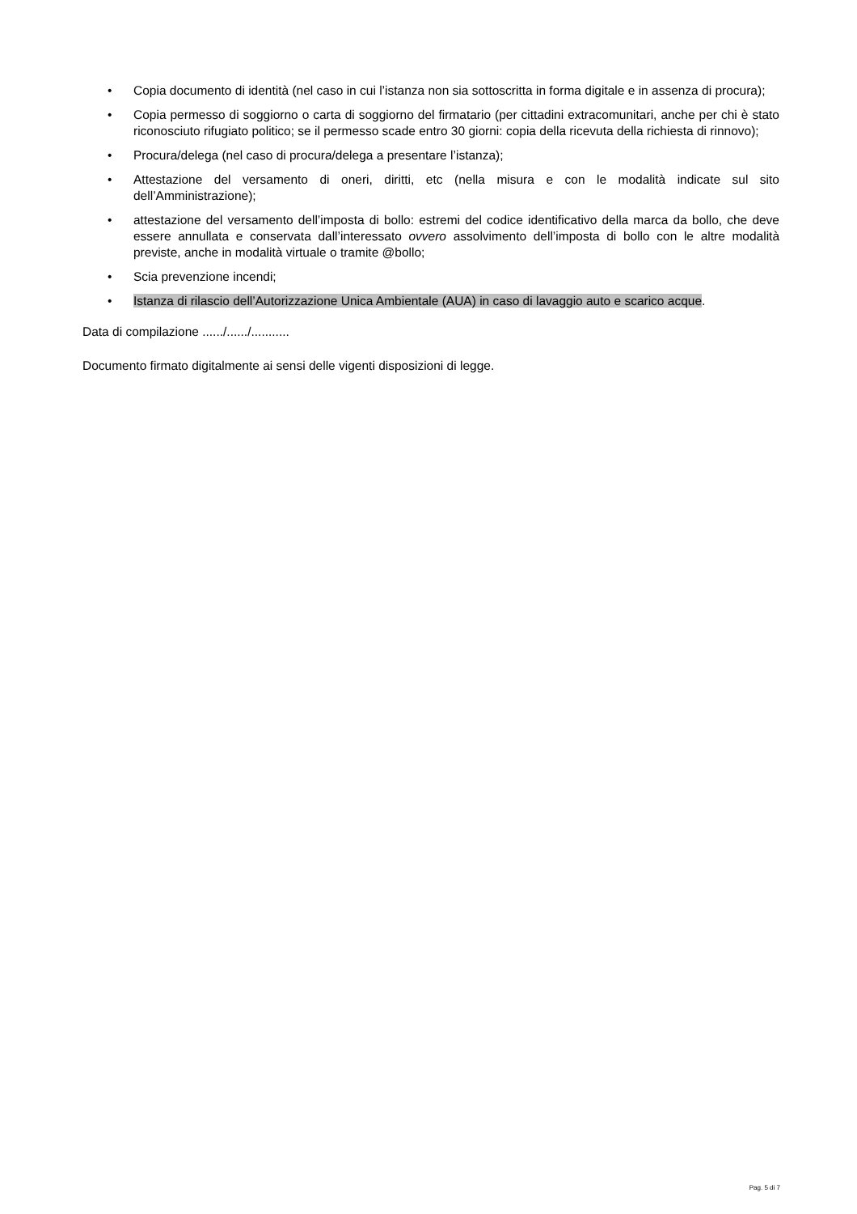• Copia documento di identità (nel caso in cui l’istanza non sia sottoscritta in forma digitale e in assenza di procura);
• Copia permesso di soggiorno o carta di soggiorno del firmatario (per cittadini extracomunitari, anche per chi è stato riconosciuto rifugiato politico; se il permesso scade entro 30 giorni: copia della ricevuta della richiesta di rinnovo);
• Procura/delega (nel caso di procura/delega a presentare l’istanza);
• Attestazione del versamento di oneri, diritti, etc (nella misura e con le modalità indicate sul sito dell’Amministrazione);
• attestazione del versamento dell’imposta di bollo: estremi del codice identificativo della marca da bollo, che deve essere annullata e conservata dall’interessato ovvero assolvimento dell’imposta di bollo con le altre modalità previste, anche in modalità virtuale o tramite @bollo;
• Scia prevenzione incendi;
• Istanza di rilascio dell’Autorizzazione Unica Ambientale (AUA) in caso di lavaggio auto e scarico acque.
Data di compilazione ....../....../...........
Documento firmato digitalmente ai sensi delle vigenti disposizioni di legge.
Pag. 5 di 7